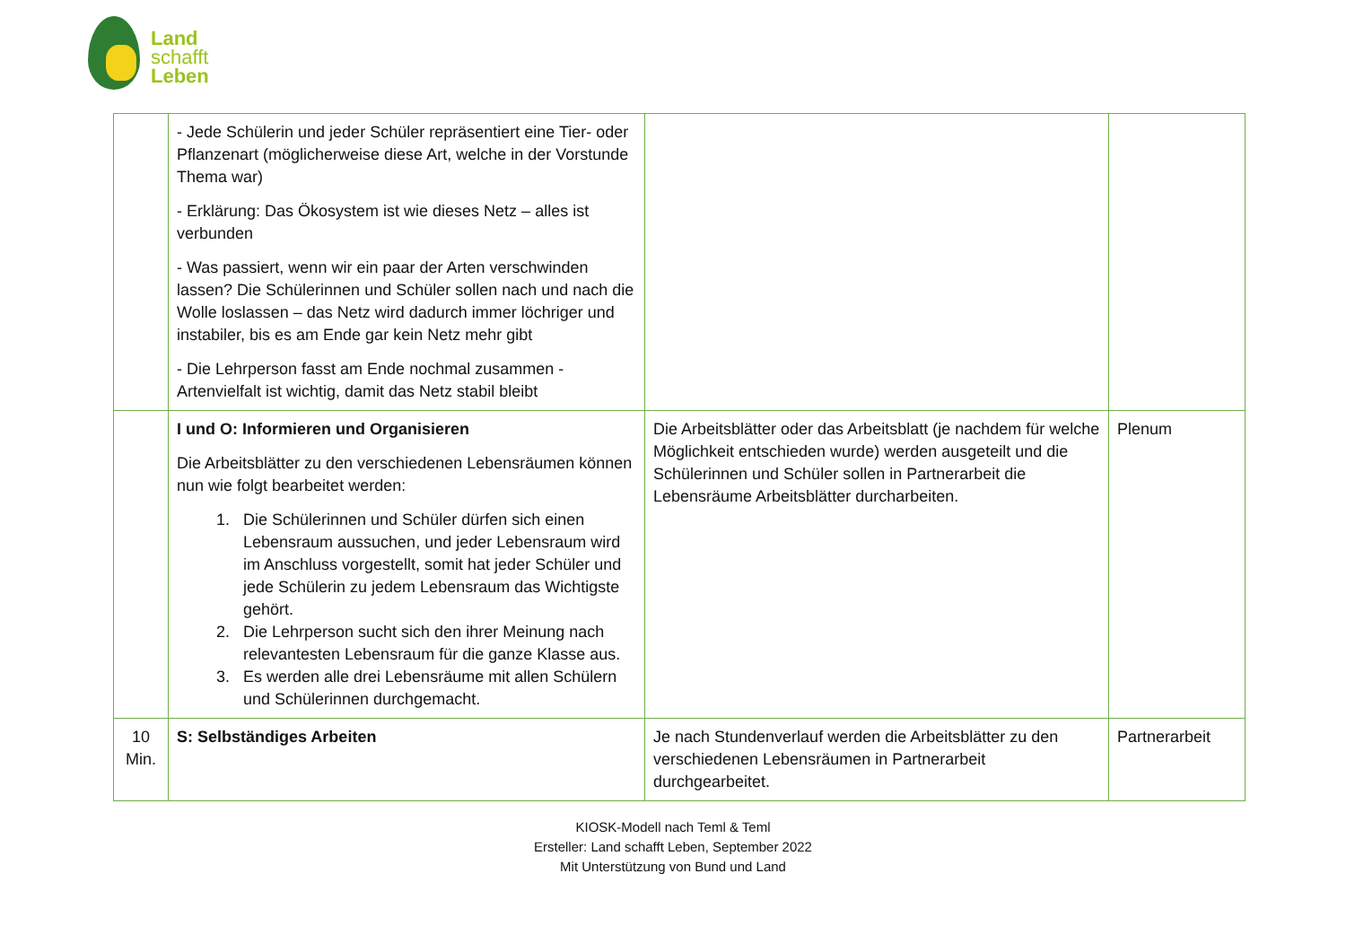Land
schafft
Leben
| | - Jede Schülerin und jeder Schüler repräsentiert eine Tier- oder Pflanzenart (möglicherweise diese Art, welche in der Vorstunde Thema war) - Erklärung: Das Ökosystem ist wie dieses Netz – alles ist verbunden - Was passiert, wenn wir ein paar der Arten verschwinden lassen? Die Schülerinnen und Schüler sollen nach und nach die Wolle loslassen – das Netz wird dadurch immer löchriger und instabiler, bis es am Ende gar kein Netz mehr gibt - Die Lehrperson fasst am Ende nochmal zusammen - Artenvielfalt ist wichtig, damit das Netz stabil bleibt | | |
| | I und O: Informieren und Organisieren Die Arbeitsblätter zu den verschiedenen Lebensräumen können nun wie folgt bearbeitet werden: 1. Die Schülerinnen und Schüler dürfen sich einen Lebensraum aussuchen, und jeder Lebensraum wird im Anschluss vorgestellt, somit hat jeder Schüler und jede Schülerin zu jedem Lebensraum das Wichtigste gehört. 2. Die Lehrperson sucht sich den ihrer Meinung nach relevantesten Lebensraum für die ganze Klasse aus. 3. Es werden alle drei Lebensräume mit allen Schülern und Schülerinnen durchgemacht. | Die Arbeitsblätter oder das Arbeitsblatt (je nachdem für welche Möglichkeit entschieden wurde) werden ausgeteilt und die Schülerinnen und Schüler sollen in Partnerarbeit die Lebensräume Arbeitsblätter durcharbeiten. | Plenum |
| 10 Min. | S: Selbständiges Arbeiten | Je nach Stundenverlauf werden die Arbeitsblätter zu den verschiedenen Lebensräumen in Partnerarbeit durchgearbeitet. | Partnerarbeit |
KIOSK-Modell nach Teml & Teml
Ersteller: Land schafft Leben, September 2022
Mit Unterstützung von Bund und Land